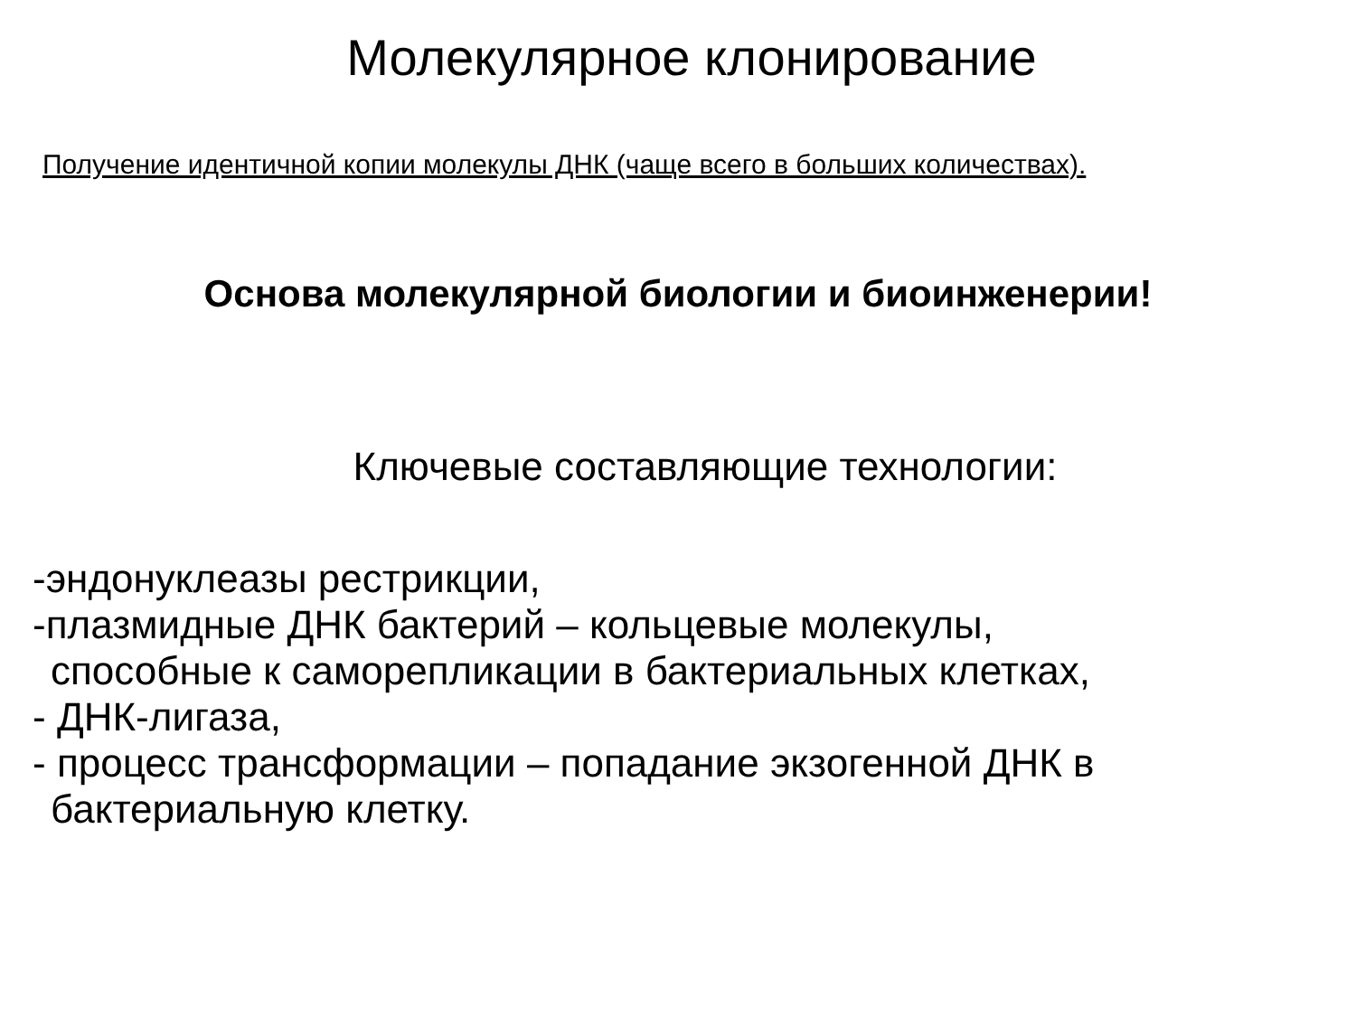Молекулярное клонирование
Получение идентичной копии молекулы ДНК (чаще всего в больших количествах).
Основа молекулярной биологии и биоинженерии!
Ключевые составляющие технологии:
-эндонуклеазы рестрикции,
-плазмидные ДНК бактерий – кольцевые молекулы,
способные к саморепликации в бактериальных клетках,
- ДНК-лигаза,
- процесс трансформации – попадание экзогенной ДНК в
бактериальную клетку.